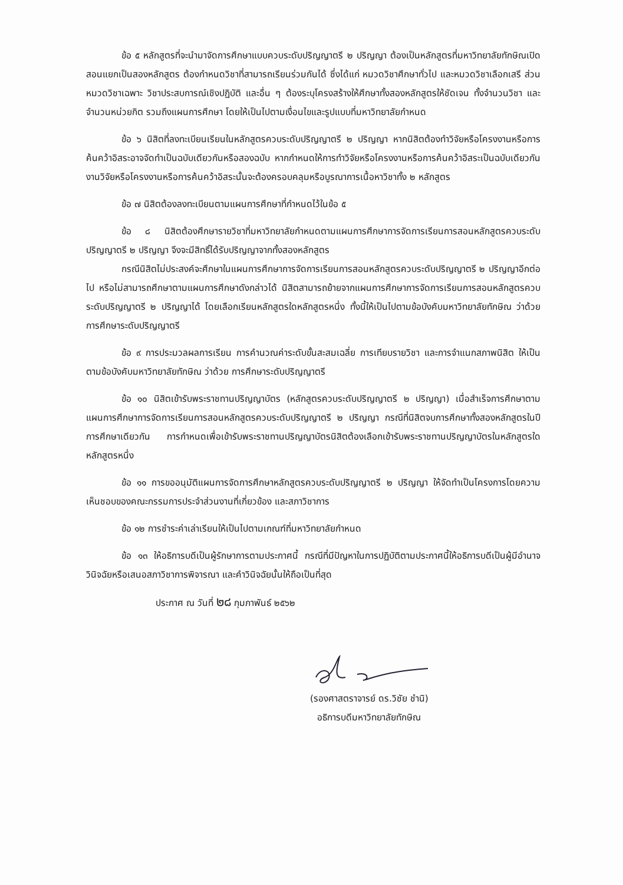ข้อ ๕ หลักสูตรที่จะนำมาจัดการศึกษาแบบควบระดับปริญญาตรี ๒ ปริญญา ต้องเป็นหลักสูตรที่มหาวิทยาลัยทักษิณเปิดสอนแยกเป็นสองหลักสูตร ต้องกำหนดวิชาที่สามารถเรียนร่วมกันได้ ซึ่งได้แก่ หมวดวิชาศึกษาทั่วไป และหมวดวิชาเลือกเสรี ส่วนหมวดวิชาเฉพาะ วิชาประสบการณ์เชิงปฏิบัติ และอื่น ๆ ต้องระบุโครงสร้างให้ศึกษาทั้งสองหลักสูตรให้ชัดเจน ทั้งจำนวนวิชา และจำนวนหน่วยกิต รวมถึงแผนการศึกษา โดยให้เป็นไปตามเงื่อนไขและรูปแบบที่มหาวิทยาลัยกำหนด
ข้อ ๖ นิสิตที่ลงทะเบียนเรียนในหลักสูตรควบระดับปริญญาตรี ๒ ปริญญา หากนิสิตต้องทำวิจัยหรือโครงงานหรือการค้นคว้าอิสระอาจจัดทำเป็นฉบับเดียวกันหรือสองฉบับ หากกำหนดให้การทำวิจัยหรือโครงงานหรือการค้นคว้าอิสระเป็นฉบับเดียวกัน งานวิจัยหรือโครงงานหรือการค้นคว้าอิสระนั้นจะต้องครอบคลุมหรือบูรณาการเนื้อหาวิชาทั้ง ๒ หลักสูตร
ข้อ ๗ นิสิตต้องลงทะเบียนตามแผนการศึกษาที่กำหนดไว้ในข้อ ๕
ข้อ ๘ นิสิตต้องศึกษารายวิชาที่มหาวิทยาลัยกำหนดตามแผนการศึกษาการจัดการเรียนการสอนหลักสูตรควบระดับปริญญาตรี ๒ ปริญญา จึงจะมีสิทธิ์ได้รับปริญญาจากทั้งสองหลักสูตร
กรณีนิสิตไม่ประสงค์จะศึกษาในแผนการศึกษาการจัดการเรียนการสอนหลักสูตรควบระดับปริญญาตรี ๒ ปริญญาอีกต่อไป หรือไม่สามารถศึกษาตามแผนการศึกษาดังกล่าวได้ นิสิตสามารถย้ายจากแผนการศึกษาการจัดการเรียนการสอนหลักสูตรควบระดับปริญญาตรี ๒ ปริญญาได้ โดยเลือกเรียนหลักสูตรใดหลักสูตรหนึ่ง ทั้งนี้ให้เป็นไปตามข้อบังคับมหาวิทยาลัยทักษิณ ว่าด้วย การศึกษาระดับปริญญาตรี
ข้อ ๙ การประมวลผลการเรียน การคำนวณค่าระดับขั้นสะสมเฉลี่ย การเทียบรายวิชา และการจำแนกสภาพนิสิต ให้เป็นตามข้อบังคับมหาวิทยาลัยทักษิณ ว่าด้วย การศึกษาระดับปริญญาตรี
ข้อ ๑๐ นิสิตเข้ารับพระราชทานปริญญาบัตร (หลักสูตรควบระดับปริญญาตรี ๒ ปริญญา) เมื่อสำเร็จการศึกษาตามแผนการศึกษาการจัดการเรียนการสอนหลักสูตรควบระดับปริญญาตรี ๒ ปริญญา กรณีที่นิสิตจบการศึกษาทั้งสองหลักสูตรในปีการศึกษาเดียวกัน การกำหนดเพื่อเข้ารับพระราชทานปริญญาบัตรนิสิตต้องเลือกเข้ารับพระราชทานปริญญาบัตรในหลักสูตรใดหลักสูตรหนึ่ง
ข้อ ๑๑ การขออนุมัติแผนการจัดการศึกษาหลักสูตรควบระดับปริญญาตรี ๒ ปริญญา ให้จัดทำเป็นโครงการโดยความเห็นชอบของคณะกรรมการประจำส่วนงานที่เกี่ยวข้อง และสภาวิชาการ
ข้อ ๑๒ การชำระค่าเล่าเรียนให้เป็นไปตามเกณฑ์ที่มหาวิทยาลัยกำหนด
ข้อ ๑๓ ให้อธิการบดีเป็นผู้รักษาการตามประกาศนี้ กรณีที่มีปัญหาในการปฏิบัติตามประกาศนี้ให้อธิการบดีเป็นผู้มีอำนาจวินิจฉัยหรือเสนอสภาวิชาการพิจารณา และคำวินิจฉัยนั้นให้ถือเป็นที่สุด
ประกาศ ณ วันที่ ๒๘ กุมภาพันธ์ ๒๕๖๒
(รองศาสตราจารย์ ดร.วิชัย ชำนิ)
อธิการบดีมหาวิทยาลัยทักษิณ